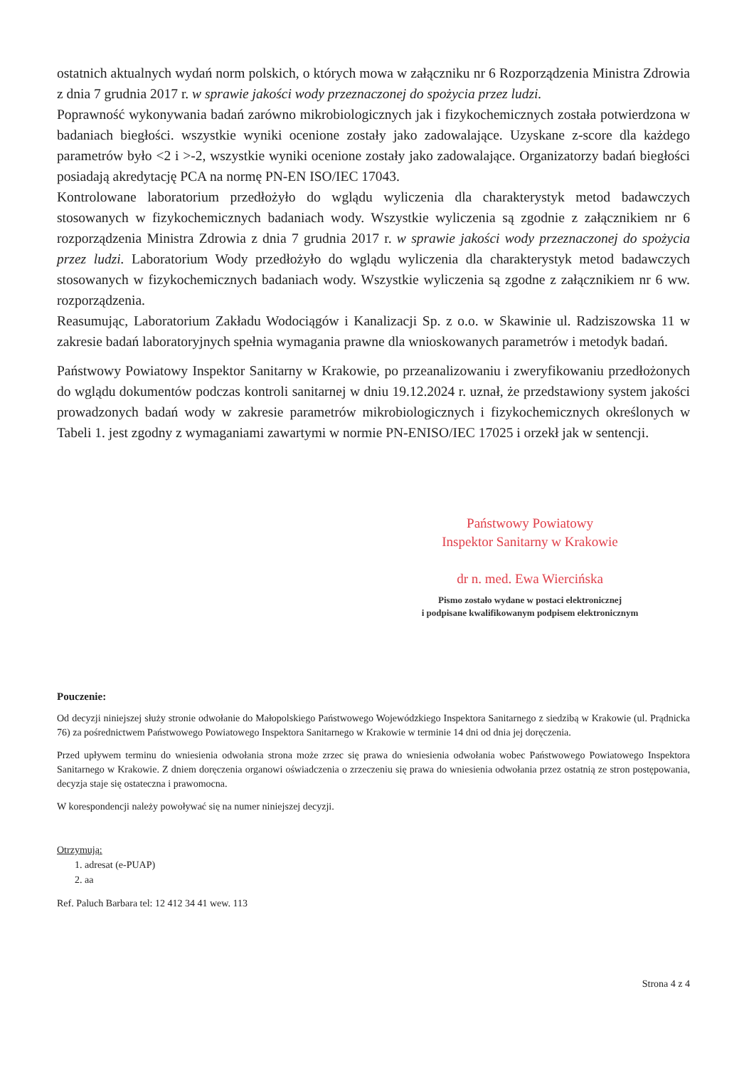ostatnich aktualnych wydań norm polskich, o których mowa w załączniku nr 6 Rozporządzenia Ministra Zdrowia z dnia 7 grudnia 2017 r. w sprawie jakości wody przeznaczonej do spożycia przez ludzi.
Poprawność wykonywania badań zarówno mikrobiologicznych jak i fizykochemicznych została potwierdzona w badaniach biegłości. wszystkie wyniki ocenione zostały jako zadowalające. Uzyskane z-score dla każdego parametrów było <2 i >-2, wszystkie wyniki ocenione zostały jako zadowalające. Organizatorzy badań biegłości posiadają akredytację PCA na normę PN-EN ISO/IEC 17043.
Kontrolowane laboratorium przedłożyło do wglądu wyliczenia dla charakterystyk metod badawczych stosowanych w fizykochemicznych badaniach wody. Wszystkie wyliczenia są zgodnie z załącznikiem nr 6 rozporządzenia Ministra Zdrowia z dnia 7 grudnia 2017 r. w sprawie jakości wody przeznaczonej do spożycia przez ludzi. Laboratorium Wody przedłożyło do wglądu wyliczenia dla charakterystyk metod badawczych stosowanych w fizykochemicznych badaniach wody. Wszystkie wyliczenia są zgodne z załącznikiem nr 6 ww. rozporządzenia.
Reasumując, Laboratorium Zakładu Wodociągów i Kanalizacji Sp. z o.o. w Skawinie ul. Radziszowska 11 w zakresie badań laboratoryjnych spełnia wymagania prawne dla wnioskowanych parametrów i metodyk badań.
Państwowy Powiatowy Inspektor Sanitarny w Krakowie, po przeanalizowaniu i zweryfikowaniu przedłożonych do wglądu dokumentów podczas kontroli sanitarnej w dniu 19.12.2024 r. uznał, że przedstawiony system jakości prowadzonych badań wody w zakresie parametrów mikrobiologicznych i fizykochemicznych określonych w Tabeli 1. jest zgodny z wymaganiami zawartymi w normie PN-ENISO/IEC 17025 i orzekł jak w sentencji.
Państwowy Powiatowy
Inspektor Sanitarny w Krakowie
dr n. med. Ewa Wiercińska
Pismo zostało wydane w postaci elektronicznej
i podpisane kwalifikowanym podpisem elektronicznym
Pouczenie:
Od decyzji niniejszej służy stronie odwołanie do Małopolskiego Państwowego Wojewódzkiego Inspektora Sanitarnego z siedzibą w Krakowie (ul. Prądnicka 76) za pośrednictwem Państwowego Powiatowego Inspektora Sanitarnego w Krakowie w terminie 14 dni od dnia jej doręczenia.
Przed upływem terminu do wniesienia odwołania strona może zrzec się prawa do wniesienia odwołania wobec Państwowego Powiatowego Inspektora Sanitarnego w Krakowie. Z dniem doręczenia organowi oświadczenia o zrzeczeniu się prawa do wniesienia odwołania przez ostatnią ze stron postępowania, decyzja staje się ostateczna i prawomocna.
W korespondencji należy powoływać się na numer niniejszej decyzji.
Otrzymują:
1. adresat (e-PUAP)
2. aa
Ref. Paluch Barbara tel: 12 412 34 41 wew. 113
Strona 4 z 4